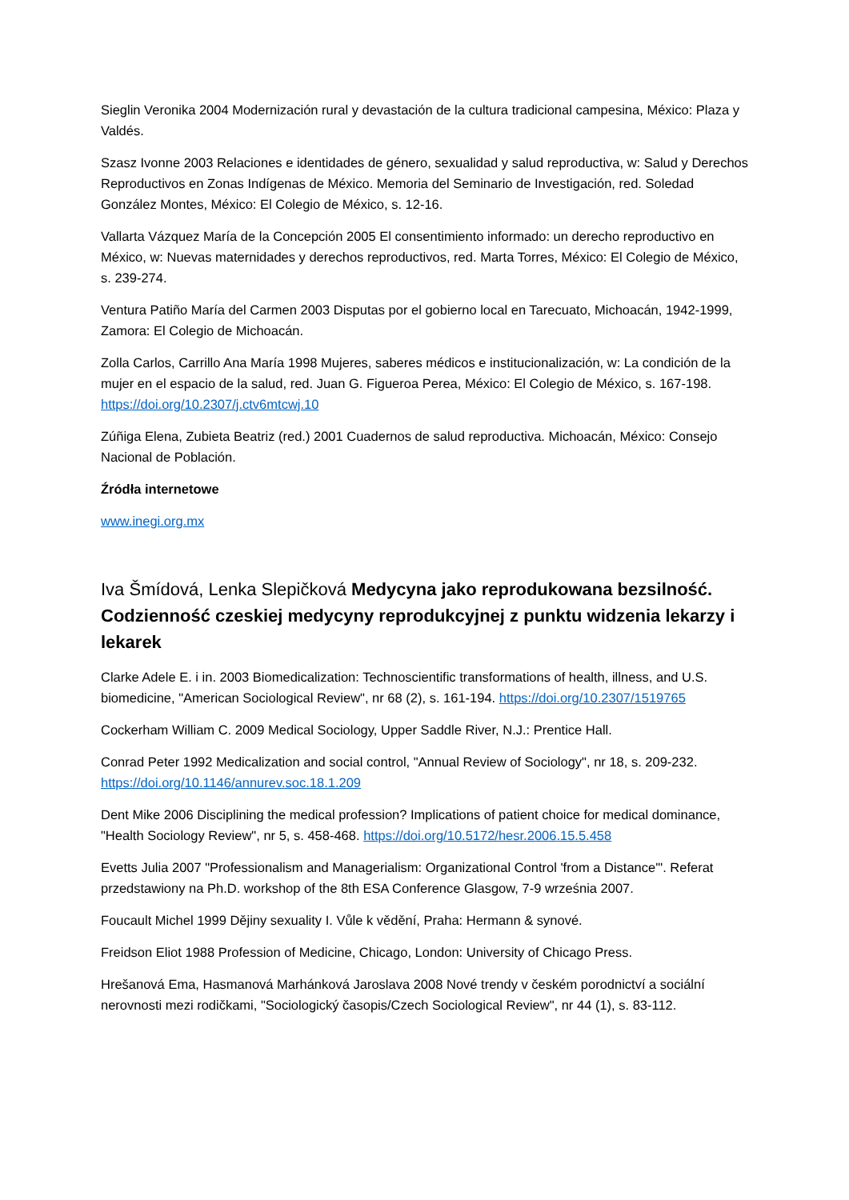Sieglin Veronika 2004 Modernización rural y devastación de la cultura tradicional campesina, México: Plaza y Valdés.
Szasz Ivonne 2003 Relaciones e identidades de género, sexualidad y salud reproductiva, w: Salud y Derechos Reproductivos en Zonas Indígenas de México. Memoria del Seminario de Investigación, red. Soledad González Montes, México: El Colegio de México, s. 12-16.
Vallarta Vázquez María de la Concepción 2005 El consentimiento informado: un derecho reproductivo en México, w: Nuevas maternidades y derechos reproductivos, red. Marta Torres, México: El Colegio de México, s. 239-274.
Ventura Patiño María del Carmen 2003 Disputas por el gobierno local en Tarecuato, Michoacán, 1942-1999, Zamora: El Colegio de Michoacán.
Zolla Carlos, Carrillo Ana María 1998 Mujeres, saberes médicos e institucionalización, w: La condición de la mujer en el espacio de la salud, red. Juan G. Figueroa Perea, México: El Colegio de México, s. 167-198. https://doi.org/10.2307/j.ctv6mtcwj.10
Zúñiga Elena, Zubieta Beatriz (red.) 2001 Cuadernos de salud reproductiva. Michoacán, México: Consejo Nacional de Población.
Źródła internetowe
www.inegi.org.mx
Iva Šmídová, Lenka Slepičková Medycyna jako reprodukowana bezsilność. Codzienność czeskiej medycyny reprodukcyjnej z punktu widzenia lekarzy i lekarek
Clarke Adele E. i in. 2003 Biomedicalization: Technoscientific transformations of health, illness, and U.S. biomedicine, "American Sociological Review", nr 68 (2), s. 161-194. https://doi.org/10.2307/1519765
Cockerham William C. 2009 Medical Sociology, Upper Saddle River, N.J.: Prentice Hall.
Conrad Peter 1992 Medicalization and social control, "Annual Review of Sociology", nr 18, s. 209-232. https://doi.org/10.1146/annurev.soc.18.1.209
Dent Mike 2006 Disciplining the medical profession? Implications of patient choice for medical dominance, "Health Sociology Review", nr 5, s. 458-468. https://doi.org/10.5172/hesr.2006.15.5.458
Evetts Julia 2007 "Professionalism and Managerialism: Organizational Control 'from a Distance'". Referat przedstawiony na Ph.D. workshop of the 8th ESA Conference Glasgow, 7-9 września 2007.
Foucault Michel 1999 Dějiny sexuality I. Vůle k vědění, Praha: Hermann & synové.
Freidson Eliot 1988 Profession of Medicine, Chicago, London: University of Chicago Press.
Hrešanová Ema, Hasmanová Marhánková Jaroslava 2008 Nové trendy v českém porodnictví a sociální nerovnosti mezi rodičkami, "Sociologický časopis/Czech Sociological Review", nr 44 (1), s. 83-112.